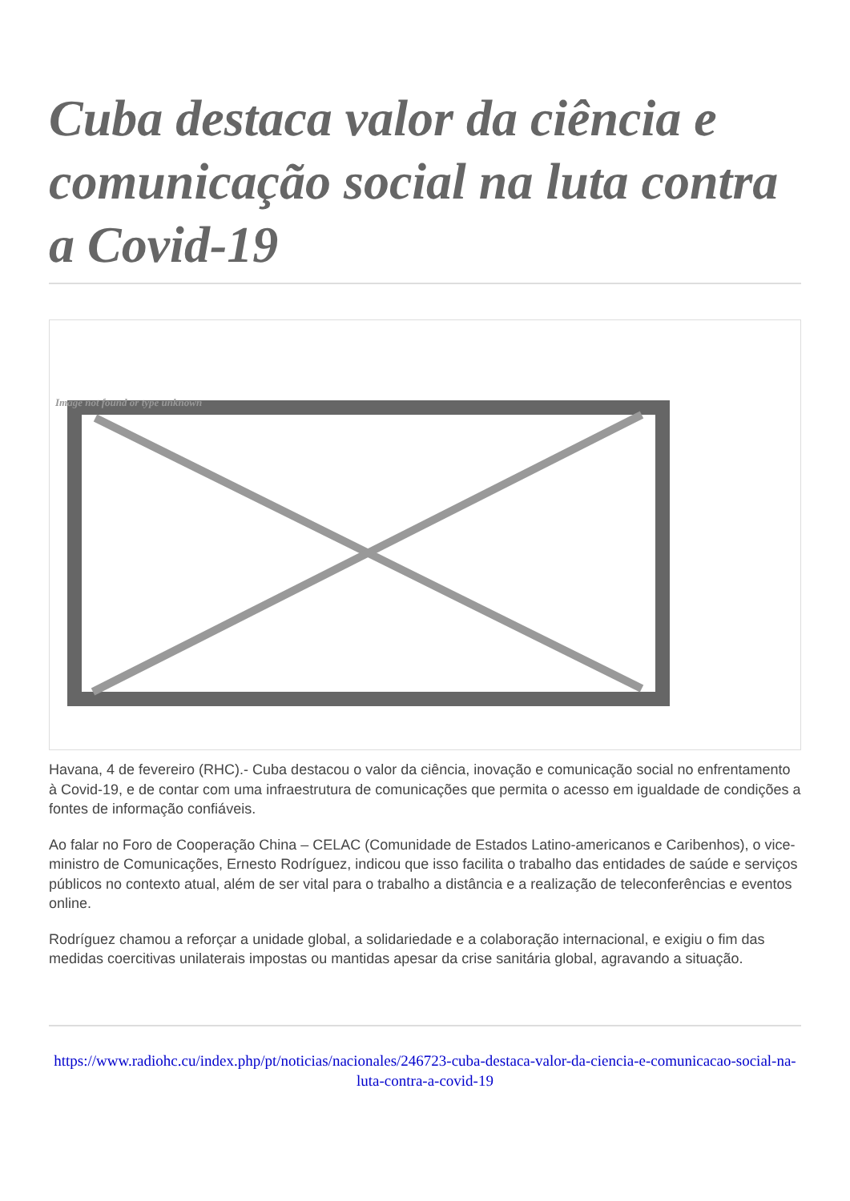Cuba destaca valor da ciência e comunicação social na luta contra a Covid-19
Image not found or type unknown
Havana, 4 de fevereiro (RHC).- Cuba destacou o valor da ciência, inovação e comunicação social no enfrentamento à Covid-19, e de contar com uma infraestrutura de comunicações que permita o acesso em igualdade de condições a fontes de informação confiáveis.
Ao falar no Foro de Cooperação China – CELAC (Comunidade de Estados Latino-americanos e Caribenhos), o vice-ministro de Comunicações, Ernesto Rodríguez, indicou que isso facilita o trabalho das entidades de saúde e serviços públicos no contexto atual, além de ser vital para o trabalho a distância e a realização de teleconferências e eventos online.
Rodríguez chamou a reforçar a unidade global, a solidariedade e a colaboração internacional, e exigiu o fim das medidas coercitivas unilaterais impostas ou mantidas apesar da crise sanitária global, agravando a situação.
https://www.radiohc.cu/index.php/pt/noticias/nacionales/246723-cuba-destaca-valor-da-ciencia-e-comunicacao-social-na-luta-contra-a-covid-19